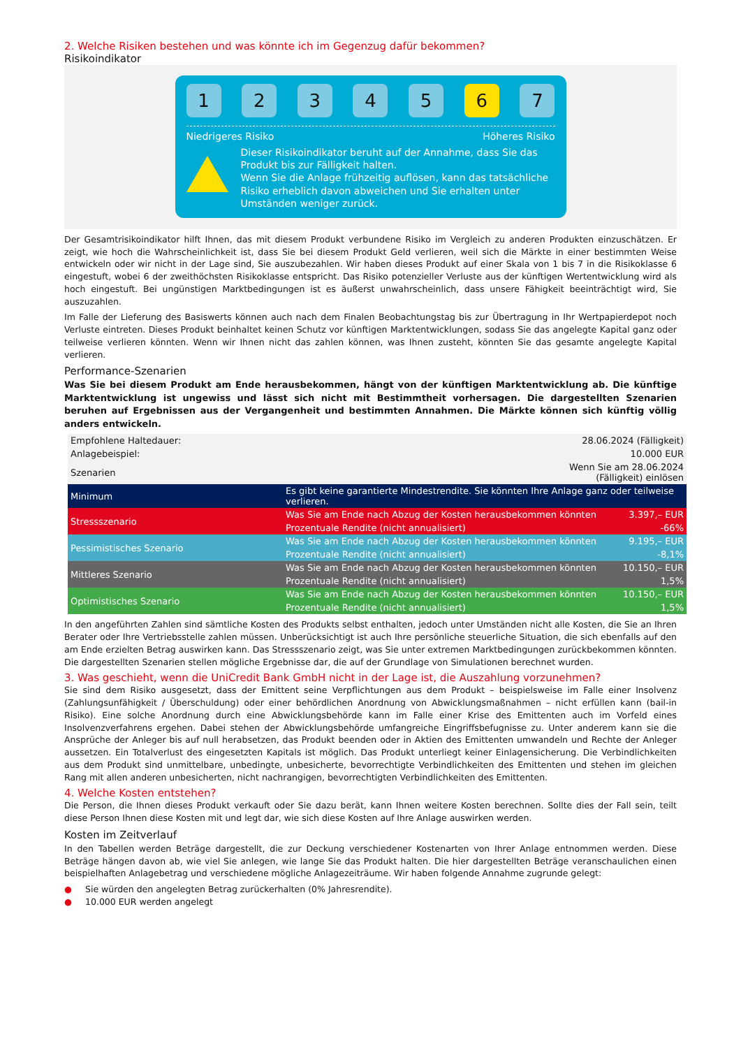2. Welche Risiken bestehen und was könnte ich im Gegenzug dafür bekommen?
Risikoindikator
1 2 3 4 5 6 7
Niedrigeres Risiko Höheres Risiko
Dieser Risikoindikator beruht auf der Annahme, dass Sie das Produkt bis zur Fälligkeit halten.
Wenn Sie die Anlage frühzeitig auflösen, kann das tatsächliche Risiko erheblich davon abweichen und Sie erhalten unter Umständen weniger zurück.
Der Gesamtrisikoindikator hilft Ihnen, das mit diesem Produkt verbundene Risiko im Vergleich zu anderen Produkten einzuschätzen. Er zeigt, wie hoch die Wahrscheinlichkeit ist, dass Sie bei diesem Produkt Geld verlieren, weil sich die Märkte in einer bestimmten Weise entwickeln oder wir nicht in der Lage sind, Sie auszubezahlen. Wir haben dieses Produkt auf einer Skala von 1 bis 7 in die Risikoklasse 6 eingestuft, wobei 6 der zweithöchsten Risikoklasse entspricht. Das Risiko potenzieller Verluste aus der künftigen Wertentwicklung wird als hoch eingestuft. Bei ungünstigen Marktbedingungen ist es äußerst unwahrscheinlich, dass unsere Fähigkeit beeinträchtigt wird, Sie auszuzahlen.
Im Falle der Lieferung des Basiswerts können auch nach dem Finalen Beobachtungstag bis zur Übertragung in Ihr Wertpapierdepot noch Verluste eintreten. Dieses Produkt beinhaltet keinen Schutz vor künftigen Marktentwicklungen, sodass Sie das angelegte Kapital ganz oder teilweise verlieren könnten. Wenn wir Ihnen nicht das zahlen können, was Ihnen zusteht, könnten Sie das gesamte angelegte Kapital verlieren.
Performance-Szenarien
Was Sie bei diesem Produkt am Ende herausbekommen, hängt von der künftigen Marktentwicklung ab. Die künftige Marktentwicklung ist ungewiss und lässt sich nicht mit Bestimmtheit vorhersagen. Die dargestellten Szenarien beruhen auf Ergebnissen aus der Vergangenheit und bestimmten Annahmen. Die Märkte können sich künftig völlig anders entwickeln.
| Empfohlene Haltedauer: | 28.06.2024 (Fälligkeit) | |
| Anlagebeispiel: | 10.000 EUR | |
| Szenarien | Wenn Sie am 28.06.2024 (Fälligkeit) einlösen | |
| Minimum | Es gibt keine garantierte Mindestrendite. Sie könnten Ihre Anlage ganz oder teilweise verlieren. | |
| Stressszenario | Was Sie am Ende nach Abzug der Kosten herausbekommen könnten | 3.397,– EUR |
| | Prozentuale Rendite (nicht annualisiert) | -66% |
| Pessimistisches Szenario | Was Sie am Ende nach Abzug der Kosten herausbekommen könnten | 9.195,– EUR |
| | Prozentuale Rendite (nicht annualisiert) | -8,1% |
| Mittleres Szenario | Was Sie am Ende nach Abzug der Kosten herausbekommen könnten | 10.150,– EUR |
| | Prozentuale Rendite (nicht annualisiert) | 1,5% |
| Optimistisches Szenario | Was Sie am Ende nach Abzug der Kosten herausbekommen könnten | 10.150,– EUR |
| | Prozentuale Rendite (nicht annualisiert) | 1,5% |
In den angeführten Zahlen sind sämtliche Kosten des Produkts selbst enthalten, jedoch unter Umständen nicht alle Kosten, die Sie an Ihren Berater oder Ihre Vertriebsstelle zahlen müssen. Unberücksichtigt ist auch Ihre persönliche steuerliche Situation, die sich ebenfalls auf den am Ende erzielten Betrag auswirken kann. Das Stressszenario zeigt, was Sie unter extremen Marktbedingungen zurückbekommen könnten. Die dargestellten Szenarien stellen mögliche Ergebnisse dar, die auf der Grundlage von Simulationen berechnet wurden.
3. Was geschieht, wenn die UniCredit Bank GmbH nicht in der Lage ist, die Auszahlung vorzunehmen?
Sie sind dem Risiko ausgesetzt, dass der Emittent seine Verpflichtungen aus dem Produkt – beispielsweise im Falle einer Insolvenz (Zahlungsunfähigkeit / Überschuldung) oder einer behördlichen Anordnung von Abwicklungsmaßnahmen – nicht erfüllen kann (bail-in Risiko). Eine solche Anordnung durch eine Abwicklungsbehörde kann im Falle einer Krise des Emittenten auch im Vorfeld eines Insolvenzverfahrens ergehen. Dabei stehen der Abwicklungsbehörde umfangreiche Eingriffsbefugnisse zu. Unter anderem kann sie die Ansprüche der Anleger bis auf null herabsetzen, das Produkt beenden oder in Aktien des Emittenten umwandeln und Rechte der Anleger aussetzen. Ein Totalverlust des eingesetzten Kapitals ist möglich. Das Produkt unterliegt keiner Einlagensicherung. Die Verbindlichkeiten aus dem Produkt sind unmittelbare, unbedingte, unbesicherte, bevorrechtigte Verbindlichkeiten des Emittenten und stehen im gleichen Rang mit allen anderen unbesicherten, nicht nachrangigen, bevorrechtigten Verbindlichkeiten des Emittenten.
4. Welche Kosten entstehen?
Die Person, die Ihnen dieses Produkt verkauft oder Sie dazu berät, kann Ihnen weitere Kosten berechnen. Sollte dies der Fall sein, teilt diese Person Ihnen diese Kosten mit und legt dar, wie sich diese Kosten auf Ihre Anlage auswirken werden.
Kosten im Zeitverlauf
In den Tabellen werden Beträge dargestellt, die zur Deckung verschiedener Kostenarten von Ihrer Anlage entnommen werden. Diese Beträge hängen davon ab, wie viel Sie anlegen, wie lange Sie das Produkt halten. Die hier dargestellten Beträge veranschaulichen einen beispielhaften Anlagebetrag und verschiedene mögliche Anlagezeiträume. Wir haben folgende Annahme zugrunde gelegt:
● Sie würden den angelegten Betrag zurückerhalten (0% Jahresrendite).
● 10.000 EUR werden angelegt